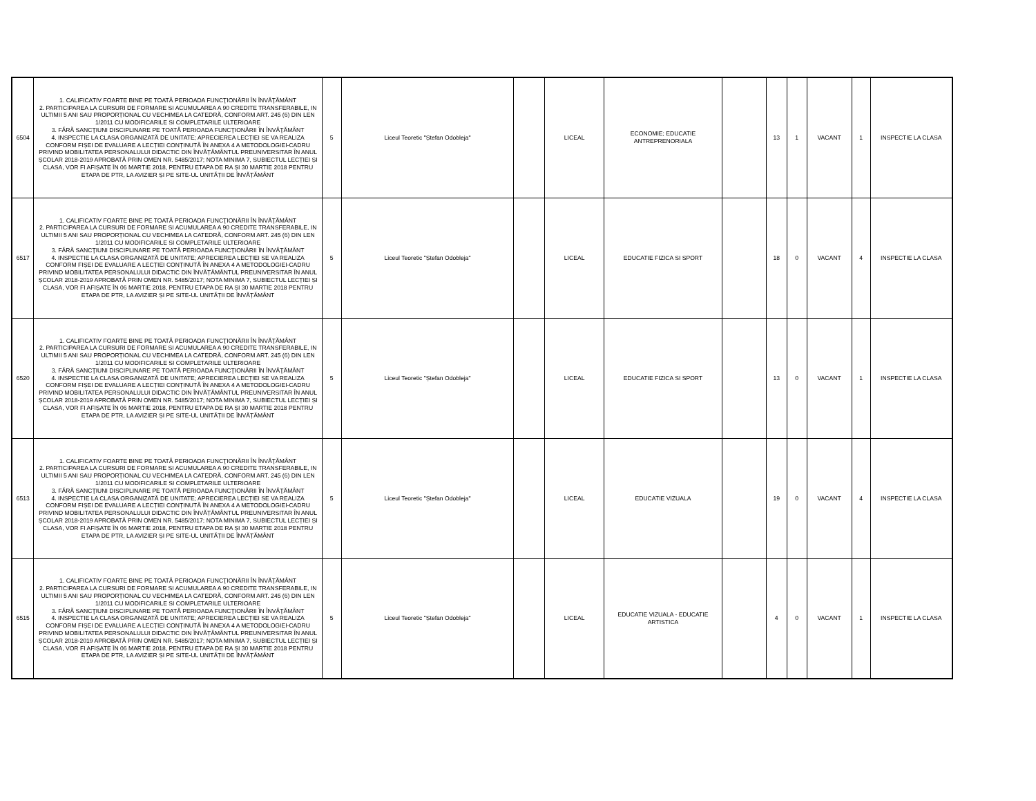| 6504 | 1. CALIFICATIV FOARTE BINE PE TOATĂ PERIOADA FUNCŢIONĂRII ÎN ÎNVĂŢĂMÂNT 2. PARTICIPAREA LA CURSURI DE FORMARE SI ACUMULAREA A 90 CREDITE TRANSFERABILE, IN ULTIMII 5 ANI SAU PROPORȚIONAL CU VECHIMEA LA CATEDRĂ, CONFORM ART. 245 (6) DIN LEN 1/2011 CU MODIFICARILE SI COMPLETARILE ULTERIOARE 3. FĂRĂ SANCŢIUNI DISCIPLINARE PE TOATĂ PERIOADA FUNCŢIONĂRII ÎN ÎNVĂŢĂMÂNT 4. INSPECTIE LA CLASA ORGANIZATĂ DE UNITATE; APRECIEREA LECȚIEI SE VA REALIZA CONFORM FIȘEI DE EVALUARE A LECȚIEI CONȚINUTĂ ÎN ANEXA 4 A METODOLOGIEI-CADRU PRIVIND MOBILITATEA PERSONALULUI DIDACTIC DIN ÎNVĂȚĂMÂNTUL PREUNIVERSITAR ÎN ANUL ȘCOLAR 2018-2019 APROBATĂ PRIN OMEN NR. 5485/2017; NOTA MINIMA 7, SUBIECTUL LECȚIEI ȘI CLASA, VOR FI AFIȘATE ÎN 06 MARTIE 2018, PENTRU ETAPA DE RA ȘI 30 MARTIE 2018 PENTRU ETAPA DE PTR, LA AVIZIER ȘI PE SITE-UL UNITĂȚII DE ÎNVĂȚĂMÂNT | 5 | Liceul Teoretic "Ștefan Odobleja" | | LICEAL | ECONOMIE; EDUCATIE ANTREPRENORIALA | | 13 | 1 | VACANT | 1 | INSPECTIE LA CLASA |
| 6517 | 1. CALIFICATIV FOARTE BINE PE TOATĂ PERIOADA FUNCŢIONĂRII ÎN ÎNVĂŢĂMÂNT 2. PARTICIPAREA LA CURSURI DE FORMARE SI ACUMULAREA A 90 CREDITE TRANSFERABILE, IN ULTIMII 5 ANI SAU PROPORȚIONAL CU VECHIMEA LA CATEDRĂ, CONFORM ART. 245 (6) DIN LEN 1/2011 CU MODIFICARILE SI COMPLETARILE ULTERIOARE 3. FĂRĂ SANCŢIUNI DISCIPLINARE PE TOATĂ PERIOADA FUNCŢIONĂRII ÎN ÎNVĂŢĂMÂNT 4. INSPECTIE LA CLASA ORGANIZATĂ DE UNITATE; APRECIEREA LECȚIEI SE VA REALIZA CONFORM FIȘEI DE EVALUARE A LECȚIEI CONȚINUTĂ ÎN ANEXA 4 A METODOLOGIEI-CADRU PRIVIND MOBILITATEA PERSONALULUI DIDACTIC DIN ÎNVĂȚĂMÂNTUL PREUNIVERSITAR ÎN ANUL ȘCOLAR 2018-2019 APROBATĂ PRIN OMEN NR. 5485/2017; NOTA MINIMA 7, SUBIECTUL LECȚIEI ȘI CLASA, VOR FI AFIȘATE ÎN 06 MARTIE 2018, PENTRU ETAPA DE RA ȘI 30 MARTIE 2018 PENTRU ETAPA DE PTR, LA AVIZIER ȘI PE SITE-UL UNITĂȚII DE ÎNVĂȚĂMÂNT | 5 | Liceul Teoretic "Ștefan Odobleja" | | LICEAL | EDUCATIE FIZICA SI SPORT | | 18 | 0 | VACANT | 4 | INSPECTIE LA CLASA |
| 6520 | 1. CALIFICATIV FOARTE BINE PE TOATĂ PERIOADA FUNCŢIONĂRII ÎN ÎNVĂŢĂMÂNT 2. PARTICIPAREA LA CURSURI DE FORMARE SI ACUMULAREA A 90 CREDITE TRANSFERABILE, IN ULTIMII 5 ANI SAU PROPORȚIONAL CU VECHIMEA LA CATEDRĂ, CONFORM ART. 245 (6) DIN LEN 1/2011 CU MODIFICARILE SI COMPLETARILE ULTERIOARE 3. FĂRĂ SANCŢIUNI DISCIPLINARE PE TOATĂ PERIOADA FUNCŢIONĂRII ÎN ÎNVĂŢĂMÂNT 4. INSPECTIE LA CLASA ORGANIZATĂ DE UNITATE; APRECIEREA LECȚIEI SE VA REALIZA CONFORM FIȘEI DE EVALUARE A LECȚIEI CONȚINUTĂ ÎN ANEXA 4 A METODOLOGIEI-CADRU PRIVIND MOBILITATEA PERSONALULUI DIDACTIC DIN ÎNVĂȚĂMÂNTUL PREUNIVERSITAR ÎN ANUL ȘCOLAR 2018-2019 APROBATĂ PRIN OMEN NR. 5485/2017; NOTA MINIMA 7, SUBIECTUL LECȚIEI ȘI CLASA, VOR FI AFIȘATE ÎN 06 MARTIE 2018, PENTRU ETAPA DE RA ȘI 30 MARTIE 2018 PENTRU ETAPA DE PTR, LA AVIZIER ȘI PE SITE-UL UNITĂȚII DE ÎNVĂȚĂMÂNT | 5 | Liceul Teoretic "Ștefan Odobleja" | | LICEAL | EDUCATIE FIZICA SI SPORT | | 13 | 0 | VACANT | 1 | INSPECTIE LA CLASA |
| 6513 | 1. CALIFICATIV FOARTE BINE PE TOATĂ PERIOADA FUNCŢIONĂRII ÎN ÎNVĂŢĂMÂNT 2. PARTICIPAREA LA CURSURI DE FORMARE SI ACUMULAREA A 90 CREDITE TRANSFERABILE, IN ULTIMII 5 ANI SAU PROPORȚIONAL CU VECHIMEA LA CATEDRĂ, CONFORM ART. 245 (6) DIN LEN 1/2011 CU MODIFICARILE SI COMPLETARILE ULTERIOARE 3. FĂRĂ SANCŢIUNI DISCIPLINARE PE TOATĂ PERIOADA FUNCŢIONĂRII ÎN ÎNVĂŢĂMÂNT 4. INSPECTIE LA CLASA ORGANIZATĂ DE UNITATE; APRECIEREA LECȚIEI SE VA REALIZA CONFORM FIȘEI DE EVALUARE A LECȚIEI CONȚINUTĂ ÎN ANEXA 4 A METODOLOGIEI-CADRU PRIVIND MOBILITATEA PERSONALULUI DIDACTIC DIN ÎNVĂȚĂMÂNTUL PREUNIVERSITAR ÎN ANUL ȘCOLAR 2018-2019 APROBATĂ PRIN OMEN NR. 5485/2017; NOTA MINIMA 7, SUBIECTUL LECȚIEI ȘI CLASA, VOR FI AFIȘATE ÎN 06 MARTIE 2018, PENTRU ETAPA DE RA ȘI 30 MARTIE 2018 PENTRU ETAPA DE PTR, LA AVIZIER ȘI PE SITE-UL UNITĂȚII DE ÎNVĂȚĂMÂNT | 5 | Liceul Teoretic "Ștefan Odobleja" | | LICEAL | EDUCATIE VIZUALA | | 19 | 0 | VACANT | 4 | INSPECTIE LA CLASA |
| 6515 | 1. CALIFICATIV FOARTE BINE PE TOATĂ PERIOADA FUNCŢIONĂRII ÎN ÎNVĂŢĂMÂNT 2. PARTICIPAREA LA CURSURI DE FORMARE SI ACUMULAREA A 90 CREDITE TRANSFERABILE, IN ULTIMII 5 ANI SAU PROPORȚIONAL CU VECHIMEA LA CATEDRĂ, CONFORM ART. 245 (6) DIN LEN 1/2011 CU MODIFICARILE SI COMPLETARILE ULTERIOARE 3. FĂRĂ SANCŢIUNI DISCIPLINARE PE TOATĂ PERIOADA FUNCŢIONĂRII ÎN ÎNVĂŢĂMÂNT 4. INSPECTIE LA CLASA ORGANIZATĂ DE UNITATE; APRECIEREA LECȚIEI SE VA REALIZA CONFORM FIȘEI DE EVALUARE A LECȚIEI CONȚINUTĂ ÎN ANEXA 4 A METODOLOGIEI-CADRU PRIVIND MOBILITATEA PERSONALULUI DIDACTIC DIN ÎNVĂȚĂMÂNTUL PREUNIVERSITAR ÎN ANUL ȘCOLAR 2018-2019 APROBATĂ PRIN OMEN NR. 5485/2017; NOTA MINIMA 7, SUBIECTUL LECȚIEI ȘI CLASA, VOR FI AFIȘATE ÎN 06 MARTIE 2018, PENTRU ETAPA DE RA ȘI 30 MARTIE 2018 PENTRU ETAPA DE PTR, LA AVIZIER ȘI PE SITE-UL UNITĂȚII DE ÎNVĂȚĂMÂNT | 5 | Liceul Teoretic "Ștefan Odobleja" | | LICEAL | EDUCATIE VIZUALA - EDUCATIE ARTISTICA | | 4 | 0 | VACANT | 1 | INSPECTIE LA CLASA |